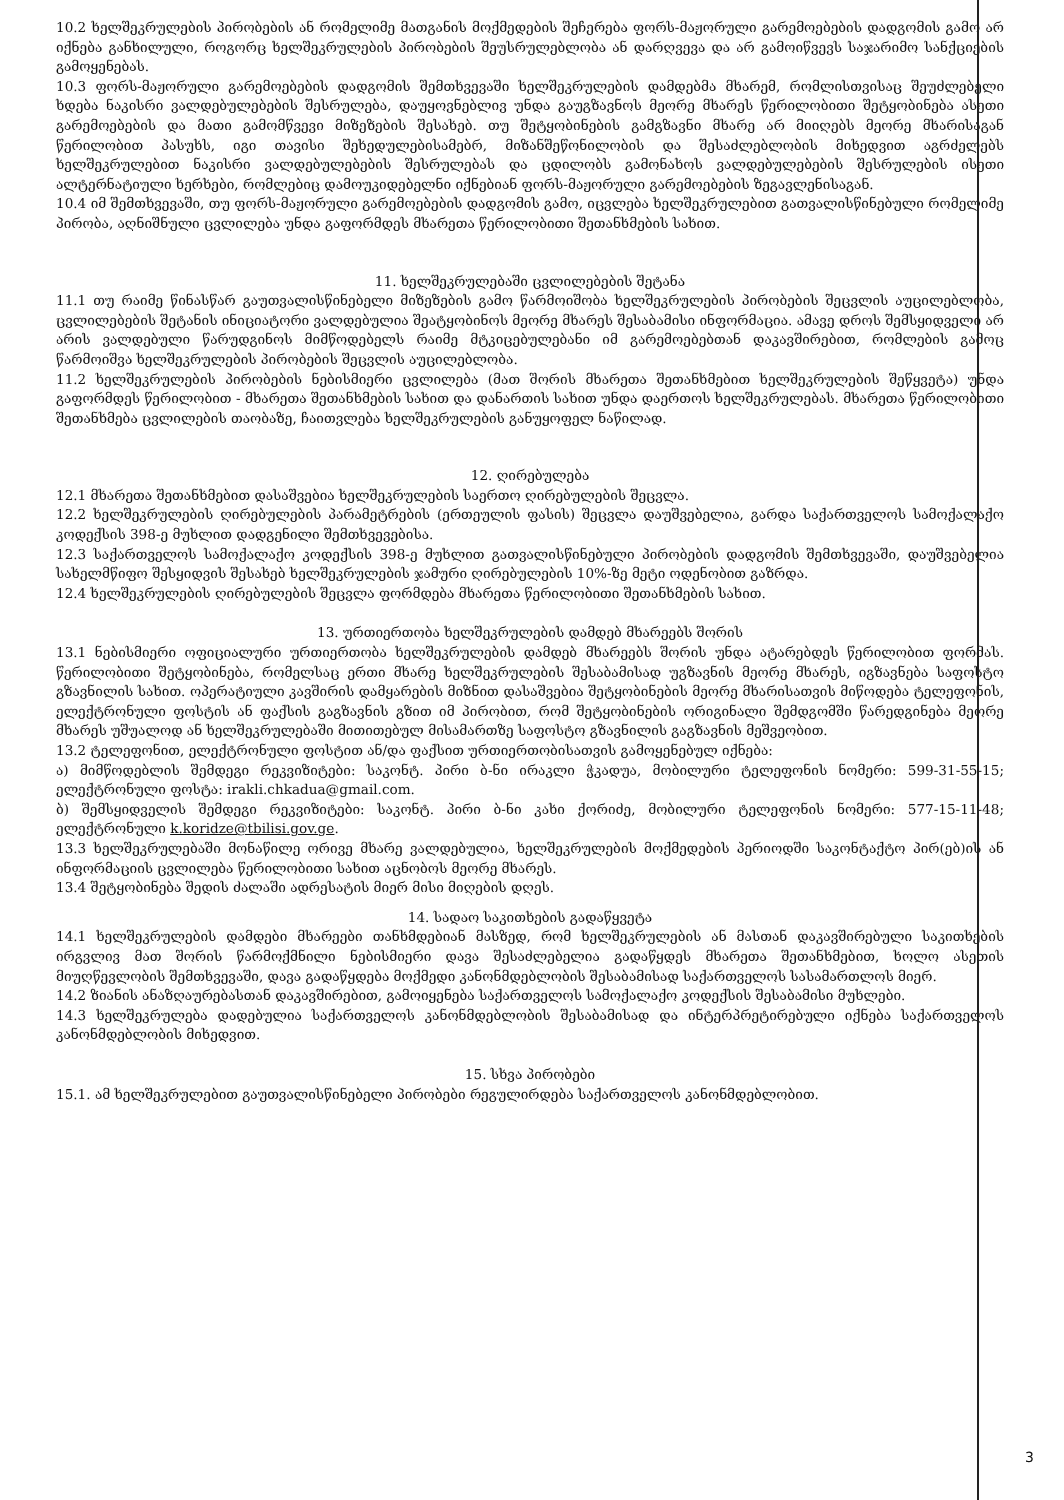10.2 ხელშეკრულების პირობების ან რომელიმე მათგანის მოქმედების შეჩერება ფორს-მაჟორული გარემოებების დადგომის გამო არ იქნება განხილული, როგორც ხელშეკრულების პირობების შეუსრულებლობა ან დარღვევა და არ გამოიწვევს საჯარიმო სანქციების გამოყენებას.
10.3 ფორს-მაჟორული გარემოებების დადგომის შემთხვევაში ხელშეკრულების დამდებმა მხარემ, რომლისთვისაც შეუძლებელი ხდება ნაკისრი ვალდებულებების შესრულება, დაუყოვნებლივ უნდა გაუგზავნოს მეორე მხარეს წერილობითი შეტყობინება ასეთი გარემოებების და მათი გამომწვევი მიზეზების შესახებ. თუ შეტყობინების გამგზავნი მხარე არ მიიღებს მეორე მხარისაგან წერილობით პასუხს, იგი თავისი შეხედულებისამებრ, მიზანშეწონილობის და შესაძლებლობის მიხედვით აგრძელებს ხელშეკრულებით ნაკისრი ვალდებულებების შესრულებას და ცდილობს გამონახოს ვალდებულებების შესრულების ისეთი ალტერნატიული ხერხები, რომლებიც დამოუკიდებელნი იქნებიან ფორს-მაჟორული გარემოებების ზეგავლენისაგან.
10.4 იმ შემთხვევაში, თუ ფორს-მაჟორული გარემოებების დადგომის გამო, იცვლება ხელშეკრულებით გათვალისწინებული რომელიმე პირობა, აღნიშნული ცვლილება უნდა გაფორმდეს მხარეთა წერილობითი შეთანხმების სახით.
11. ხელშეკრულებაში ცვლილებების შეტანა
11.1 თუ რაიმე წინასწარ გაუთვალისწინებელი მიზეზების გამო წარმოიშობა ხელშეკრულების პირობების შეცვლის აუცილებლობა, ცვლილებების შეტანის ინიციატორი ვალდებულია შეატყობინოს მეორე მხარეს შესაბამისი ინფორმაცია. ამავე დროს შემსყიდველი არ არის ვალდებული წარუდგინოს მიმწოდებელს რაიმე მტკიცებულებანი იმ გარემოებებთან დაკავშირებით, რომლების გამოც წარმოიშვა ხელშეკრულების პირობების შეცვლის აუცილებლობა.
11.2 ხელშეკრულების პირობების ნებისმიერი ცვლილება (მათ შორის მხარეთა შეთანხმებით ხელშეკრულების შეწყვეტა) უნდა გაფორმდეს წერილობით - მხარეთა შეთანხმების სახით და დანართის სახით უნდა დაერთოს ხელშეკრულებას. მხარეთა წერილობითი შეთანხმება ცვლილების თაობაზე, ჩაითვლება ხელშეკრულების განუყოფელ ნაწილად.
12. ღირებულება
12.1 მხარეთა შეთანხმებით დასაშვებია ხელშეკრულების საერთო ღირებულების შეცვლა.
12.2 ხელშეკრულების ღირებულების პარამეტრების (ერთეულის ფასის) შეცვლა დაუშვებელია, გარდა საქართველოს სამოქალაქო კოდექსის 398-ე მუხლით დადგენილი შემთხვევებისა.
12.3 საქართველოს სამოქალაქო კოდექსის 398-ე მუხლით გათვალისწინებული პირობების დადგომის შემთხვევაში, დაუშვებელია სახელმწიფო შესყიდვის შესახებ ხელშეკრულების ჯამური ღირებულების 10%-ზე მეტი ოდენობით გაზრდა.
12.4 ხელშეკრულების ღირებულების შეცვლა ფორმდება მხარეთა წერილობითი შეთანხმების სახით.
13. ურთიერთობა ხელშეკრულების დამდებ მხარეებს შორის
13.1 ნებისმიერი ოფიციალური ურთიერთობა ხელშეკრულების დამდებ მხარეებს შორის უნდა ატარებდეს წერილობით ფორმას. წერილობითი შეტყობინება, რომელსაც ერთი მხარე ხელშეკრულების შესაბამისად უგზავნის მეორე მხარეს, იგზავნება საფოსტო გზავნილის სახით. ოპერატიული კავშირის დამყარების მიზნით დასაშვებია შეტყობინების მეორე მხარისათვის მიწოდება ტელეფონის, ელექტრონული ფოსტის ან ფაქსის გაგზავნის გზით იმ პირობით, რომ შეტყობინების ორიგინალი შემდგომში წარედგინება მეორე მხარეს უშუალოდ ან ხელშეკრულებაში მითითებულ მისამართზე საფოსტო გზავნილის გაგზავნის მეშვეობით.
13.2 ტელეფონით, ელექტრონული ფოსტით ან/და ფაქსით ურთიერთობისათვის გამოყენებულ იქნება:
ა) მიმწოდებლის შემდეგი რეკვიზიტები: საკონტ. პირი ბ-ნი ირაკლი ჭკადუა, მობილური ტელეფონის ნომერი: 599-31-55-15; ელექტრონული ფოსტა: irakli.chkadua@gmail.com.
ბ) შემსყიდველის შემდეგი რეკვიზიტები: საკონტ. პირი ბ-ნი კახი ქორიძე, მობილური ტელეფონის ნომერი: 577-15-11-48; ელექტრონული k.koridze@tbilisi.gov.ge.
13.3 ხელშეკრულებაში მონაწილე ორივე მხარე ვალდებულია, ხელშეკრულების მოქმედების პერიოდში საკონტაქტო პირ(ებ)ის ან ინფორმაციის ცვლილება წერილობითი სახით აცნობოს მეორე მხარეს.
13.4 შეტყობინება შედის ძალაში ადრესატის მიერ მისი მიღების დღეს.
14. სადაო საკითხების გადაწყვეტა
14.1 ხელშეკრულების დამდები მხარეები თანხმდებიან მასზედ, რომ ხელშეკრულების ან მასთან დაკავშირებული საკითხების ირგვლივ მათ შორის წარმოქმნილი ნებისმიერი დავა შესაძლებელია გადაწყდეს მხარეთა შეთანხმებით, ხოლო ასეთის მიუღწევლობის შემთხვევაში, დავა გადაწყდება მოქმედი კანონმდებლობის შესაბამისად საქართველოს სასამართლოს მიერ.
14.2 ზიანის ანაზღაურებასთან დაკავშირებით, გამოიყენება საქართველოს სამოქალაქო კოდექსის შესაბამისი მუხლები.
14.3 ხელშეკრულება დადებულია საქართველოს კანონმდებლობის შესაბამისად და ინტერპრეტირებული იქნება საქართველოს კანონმდებლობის მიხედვით.
15. სხვა პირობები
15.1. ამ ხელშეკრულებით გაუთვალისწინებელი პირობები რეგულირდება საქართველოს კანონმდებლობით.
3